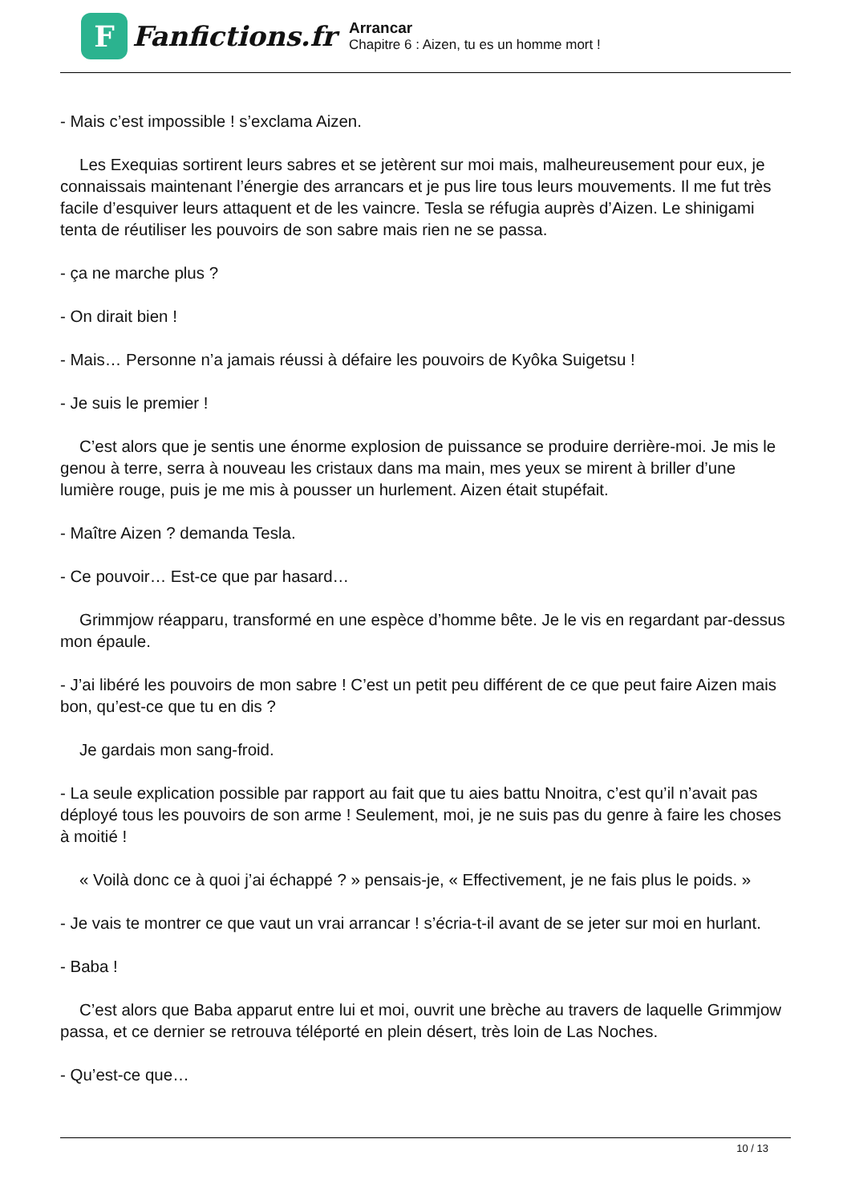F
Fanfictions.fr
Arrancar
Chapitre 6 : Aizen, tu es un homme mort !
- Mais c’est impossible ! s’exclama Aizen.
Les Exequias sortirent leurs sabres et se jetèrent sur moi mais, malheureusement pour eux, je connaissais maintenant l’énergie des arrancars et je pus lire tous leurs mouvements. Il me fut très facile d’esquiver leurs attaquent et de les vaincre. Tesla se réfugia auprès d’Aizen. Le shinigami tenta de réutiliser les pouvoirs de son sabre mais rien ne se passa.
- ça ne marche plus ?
- On dirait bien !
- Mais… Personne n’a jamais réussi à défaire les pouvoirs de Kyôka Suigetsu !
- Je suis le premier !
C’est alors que je sentis une énorme explosion de puissance se produire derrière-moi. Je mis le genou à terre, serra à nouveau les cristaux dans ma main, mes yeux se mirent à briller d’une lumière rouge, puis je me mis à pousser un hurlement. Aizen était stupéfait.
- Maître Aizen ? demanda Tesla.
- Ce pouvoir… Est-ce que par hasard…
Grimmjow réapparu, transformé en une espèce d’homme bête. Je le vis en regardant par-dessus mon épaule.
- J’ai libéré les pouvoirs de mon sabre ! C’est un petit peu différent de ce que peut faire Aizen mais bon, qu’est-ce que tu en dis ?
Je gardais mon sang-froid.
- La seule explication possible par rapport au fait que tu aies battu Nnoitra, c’est qu’il n’avait pas déployé tous les pouvoirs de son arme ! Seulement, moi, je ne suis pas du genre à faire les choses à moitié !
« Voilà donc ce à quoi j’ai échappé ? » pensais-je, « Effectivement, je ne fais plus le poids. »
- Je vais te montrer ce que vaut un vrai arrancar ! s’écria-t-il avant de se jeter sur moi en hurlant.
- Baba !
C’est alors que Baba apparut entre lui et moi, ouvrit une brèche au travers de laquelle Grimmjow passa, et ce dernier se retrouva téléporté en plein désert, très loin de Las Noches.
- Qu’est-ce que…
10 / 13